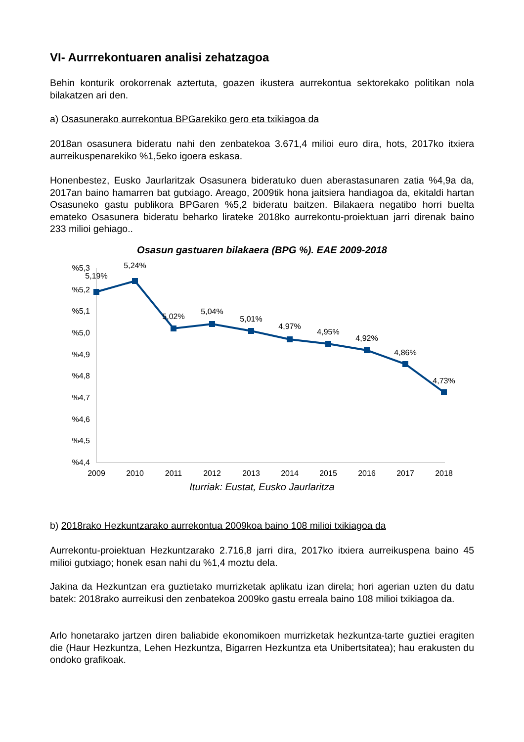VI- Aurrrekontuaren analisi zehatzagoa
Behin konturik orokorrenak aztertuta, goazen ikustera aurrekontua sektorekako politikan nola bilakatzen ari den.
a) Osasunerako aurrekontua BPGarekiko gero eta txikiagoa da
2018an osasunera bideratu nahi den zenbatekoa 3.671,4 milioi euro dira, hots, 2017ko itxiera aurreikuspenarekiko %1,5eko igoera eskasa.
Honenbestez, Eusko Jaurlaritzak Osasunera bideratuko duen aberastasunaren zatia %4,9a da, 2017an baino hamarren bat gutxiago. Areago, 2009tik hona jaitsiera handiagoa da, ekitaldi hartan Osasuneko gastu publikora BPGaren %5,2 bideratu baitzen. Bilakaera negatibo horri buelta emateko Osasunera bideratu beharko lirateke 2018ko aurrekontu-proiektuan jarri direnak baino 233 milioi gehiago..
Osasun gastuaren bilakaera (BPG %). EAE 2009-2018
%5,3
%5,2
%5,1
%5,0
%4,9
%4,8
%4,7
%4,6
%4,5
%4,4
2009
2010
2011
2012
2013
2014
2015
2016
2017
2018
5,19%
5,24%
5,02%
5,04%
5,01%
4,97%
4,95%
4,92%
4,86%
4,73%
Iturriak: Eustat, Eusko Jaurlaritza
b) 2018rako Hezkuntzarako aurrekontua 2009koa baino 108 milioi txikiagoa da
Aurrekontu-proiektuan Hezkuntzarako 2.716,8 jarri dira, 2017ko itxiera aurreikuspena baino 45 milioi gutxiago; honek esan nahi du %1,4 moztu dela.
Jakina da Hezkuntzan era guztietako murrizketak aplikatu izan direla; hori agerian uzten du datu batek: 2018rako aurreikusi den zenbatekoa 2009ko gastu erreala baino 108 milioi txikiagoa da.
Arlo honetarako jartzen diren baliabide ekonomikoen murrizketak hezkuntza-tarte guztiei eragiten die (Haur Hezkuntza, Lehen Hezkuntza, Bigarren Hezkuntza eta Unibertsitatea); hau erakusten du ondoko grafikoak.